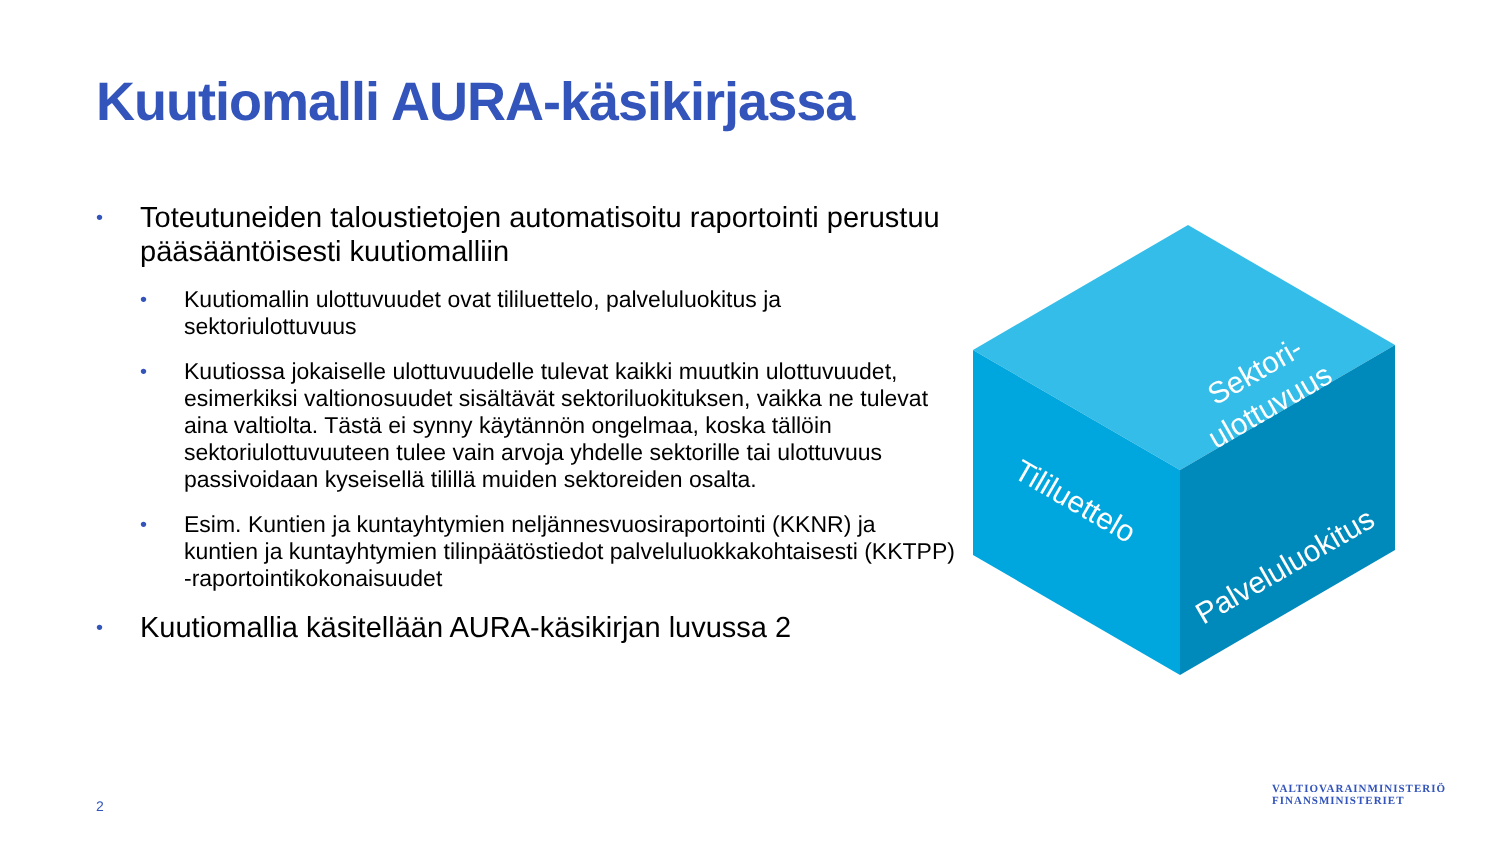Kuutiomalli AURA-käsikirjassa
• Toteutuneiden taloustietojen automatisoitu raportointi perustuu pääsääntöisesti kuutiomalliin
• Kuutiomallin ulottuvuudet ovat tililuettelo, palveluluokitus ja sektoriulottuvuus
• Kuutiossa jokaiselle ulottuvuudelle tulevat kaikki muutkin ulottuvuudet, esimerkiksi valtionosuudet sisältävät sektoriluokituksen, vaikka ne tulevat aina valtiolta. Tästä ei synny käytännön ongelmaa, koska tällöin sektoriulottuvuuteen tulee vain arvoja yhdelle sektorille tai ulottuvuus passivoidaan kyseisellä tilillä muiden sektoreiden osalta.
• Esim. Kuntien ja kuntayhtymien neljännesvuosiraportointi (KKNR) ja kuntien ja kuntayhtymien tilinpäätöstiedot palveluluokkakohtaisesti (KKTPP) -raportointikokonaisuudet
• Kuutiomallia käsitellään AURA-käsikirjan luvussa 2
Sektori-
ulottuvuus
Tililuettelo
Palveluluokitus
2
VALTIOVARAINMINISTERIÖ
FINANSMINISTERIET